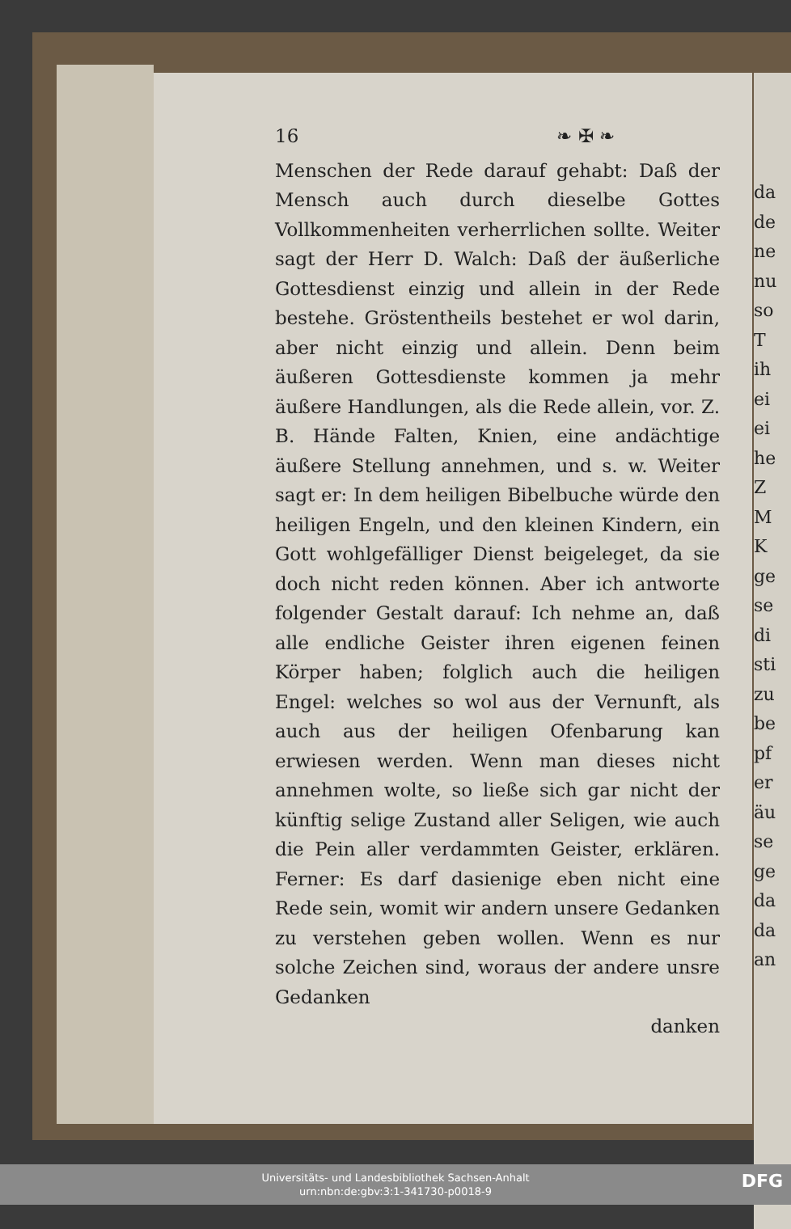da
de
ne
nu
so
T
ih
ei
ei
he
Z
M
K
ge
se
di
sti
zu
be
pf
er
äu
se
ge
da
da
an
16 ❧ ✠ ❧
Menschen der Rede darauf gehabt: Daß der Mensch auch durch dieselbe Gottes Vollkommenheiten verherrlichen sollte. Weiter sagt der Herr D. Walch: Daß der äußerliche Gottesdienst einzig und allein in der Rede bestehe. Gröstentheils bestehet er wol darin, aber nicht einzig und allein. Denn beim äußeren Gottesdienste kommen ja mehr äußere Handlungen, als die Rede allein, vor. Z. B. Hände Falten, Knien, eine andächtige äußere Stellung annehmen, und s. w. Weiter sagt er: In dem heiligen Bibelbuche würde den heiligen Engeln, und den kleinen Kindern, ein Gott wohlgefälliger Dienst beigeleget, da sie doch nicht reden können. Aber ich antworte folgender Gestalt darauf: Ich nehme an, daß alle endliche Geister ihren eigenen feinen Körper haben; folglich auch die heiligen Engel: welches so wol aus der Vernunft, als auch aus der heiligen Ofenbarung kan erwiesen werden. Wenn man dieses nicht annehmen wolte, so ließe sich gar nicht der künftig selige Zustand aller Seligen, wie auch die Pein aller verdammten Geister, erklären. Ferner: Es darf dasienige eben nicht eine Rede sein, womit wir andern unsere Gedanken zu verstehen geben wollen. Wenn es nur solche Zeichen sind, woraus der andere unsre Gedanken
danken
Universitäts- und Landesbibliothek Sachsen-Anhalt
urn:nbn:de:gbv:3:1-341730-p0018-9
DFG